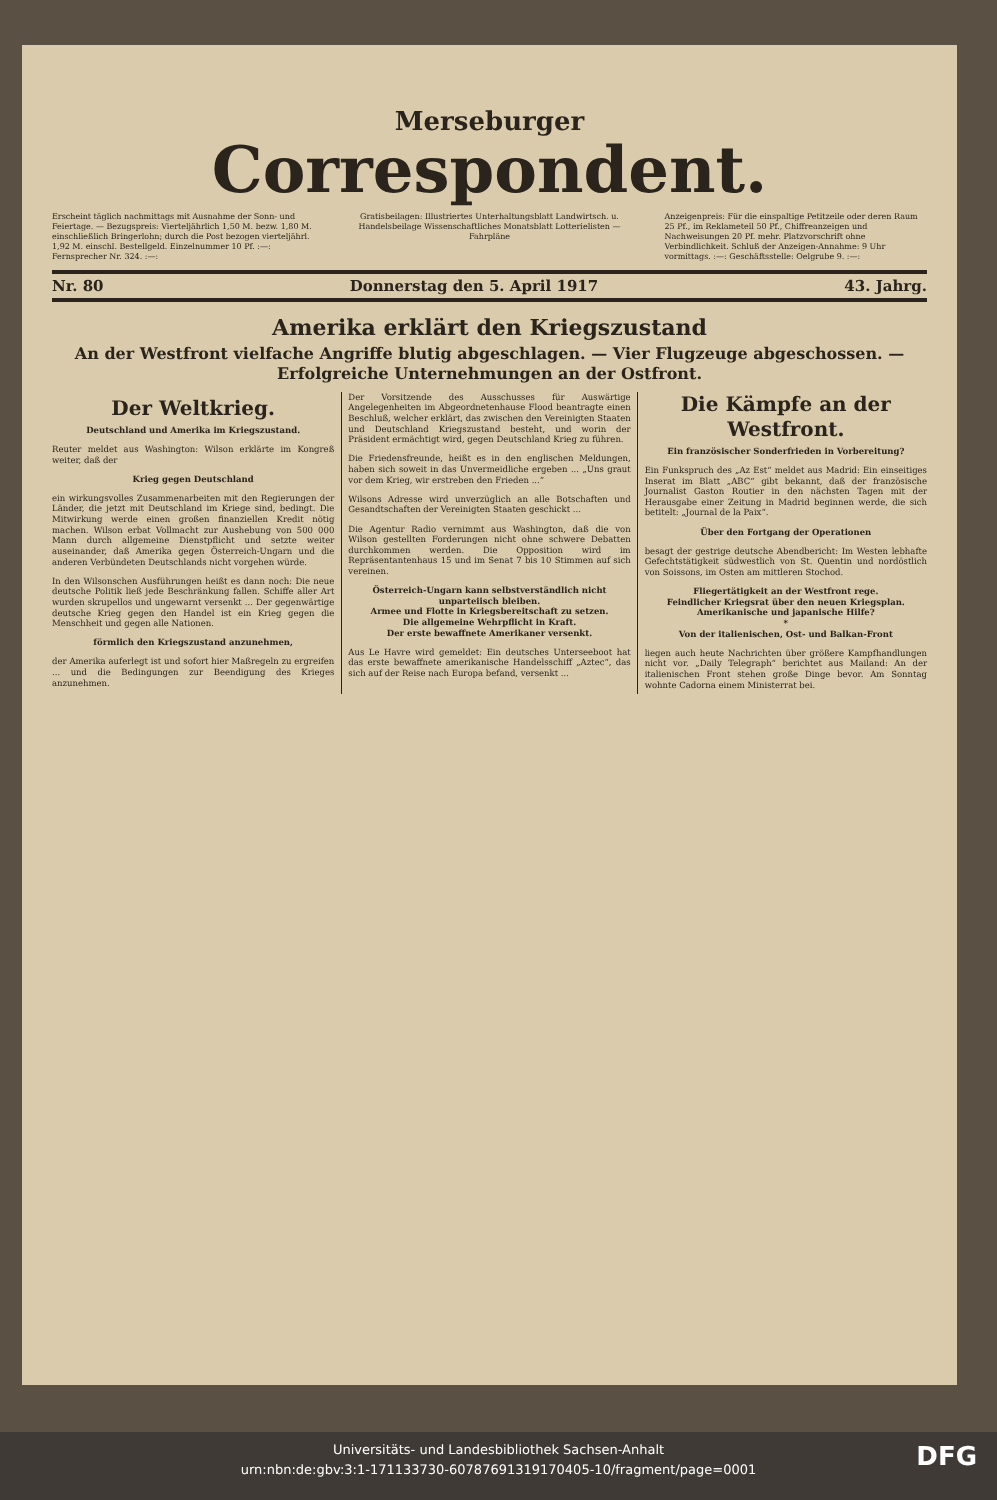Merseburger
Correspondent.
Erscheint täglich nachmittags mit Ausnahme der Sonn- und Feiertage. — Bezugspreis: Vierteljährlich 1,50 M. bezw. 1,80 M. einschließlich Bringerlohn; durch die Post bezogen vierteljährl. 1,92 M. einschl. Bestellgeld. Einzelnummer 10 Pf. :—: Fernsprecher Nr. 324. :—:
Gratisbeilagen: Illustriertes Unterhaltungsblatt Landwirtsch. u. Handelsbeilage Wissenschaftliches Monatsblatt Lotterielisten — Fahrpläne
Anzeigenpreis: Für die einspaltige Petitzeile oder deren Raum 25 Pf., im Reklameteil 50 Pf., Chiffreanzeigen und Nachweisungen 20 Pf. mehr. Platzvorschrift ohne Verbindlichkeit. Schluß der Anzeigen-Annahme: 9 Uhr vormittags. :—: Geschäftsstelle: Oelgrube 9. :—:
Nr. 80 Donnerstag den 5. April 1917 43. Jahrg.
Amerika erklärt den Kriegszustand
An der Westfront vielfache Angriffe blutig abgeschlagen. — Vier Flugzeuge abgeschossen. — Erfolgreiche Unternehmungen an der Ostfront.
Der Weltkrieg.
Deutschland und Amerika im Kriegszustand.
Reuter meldet aus Washington: Wilson erklärte im Kongreß weiter, daß der
Krieg gegen Deutschland
ein wirkungsvolles Zusammenarbeiten mit den Regierungen der Länder, die jetzt mit Deutschland im Kriege sind, bedingt. Die Mitwirkung werde einen großen finanziellen Kredit nötig machen. Wilson erbat Vollmacht zur Aushebung von 500 000 Mann durch allgemeine Dienstpflicht und setzte weiter auseinander, daß Amerika gegen Österreich-Ungarn und die anderen Verbündeten Deutschlands nicht vorgehen würde.
In den Wilsonschen Ausführungen heißt es dann noch: Die neue deutsche Politik ließ jede Beschränkung fallen. Schiffe aller Art wurden skrupellos und ungewarnt versenkt ... Der gegenwärtige deutsche Krieg gegen den Handel ist ein Krieg gegen die Menschheit und gegen alle Nationen.
förmlich den Kriegszustand anzunehmen,
der Amerika auferlegt ist und sofort hier Maßregeln zu ergreifen ... und die Bedingungen zur Beendigung des Krieges anzunehmen.
Der Vorsitzende des Ausschusses für Auswärtige Angelegenheiten im Abgeordnetenhause Flood beantragte einen Beschluß, welcher erklärt, das zwischen den Vereinigten Staaten und Deutschland Kriegszustand besteht, und worin der Präsident ermächtigt wird, gegen Deutschland Krieg zu führen.
Die Friedensfreunde, heißt es in den englischen Meldungen, haben sich soweit in das Unvermeidliche ergeben ... „Uns graut vor dem Krieg, wir erstreben den Frieden ...“
Wilsons Adresse wird unverzüglich an alle Botschaften und Gesandtschaften der Vereinigten Staaten geschickt ...
Die Agentur Radio vernimmt aus Washington, daß die von Wilson gestellten Forderungen nicht ohne schwere Debatten durchkommen werden. Die Opposition wird im Repräsentantenhaus 15 und im Senat 7 bis 10 Stimmen auf sich vereinen.
Österreich-Ungarn kann selbstverständlich nicht unparteiisch bleiben.
Armee und Flotte in Kriegsbereitschaft zu setzen.
Die allgemeine Wehrpflicht in Kraft.
Der erste bewaffnete Amerikaner versenkt.
Aus Le Havre wird gemeldet: Ein deutsches Unterseeboot hat das erste bewaffnete amerikanische Handelsschiff „Aztec“, das sich auf der Reise nach Europa befand, versenkt ...
Die Kämpfe an der Westfront.
Ein französischer Sonderfrieden in Vorbereitung?
Ein Funkspruch des „Az Est“ meldet aus Madrid: Ein einseitiges Inserat im Blatt „ABC“ gibt bekannt, daß der französische Journalist Gaston Routier in den nächsten Tagen mit der Herausgabe einer Zeitung in Madrid beginnen werde, die sich betitelt: „Journal de la Paix“.
Über den Fortgang der Operationen
besagt der gestrige deutsche Abendbericht: Im Westen lebhafte Gefechtstätigkeit südwestlich von St. Quentin und nordöstlich von Soissons, im Osten am mittleren Stochod.
Fliegertätigkeit an der Westfront rege.
Feindlicher Kriegsrat über den neuen Kriegsplan.
Amerikanische und japanische Hilfe?
*
Von der italienischen, Ost- und Balkan-Front
liegen auch heute Nachrichten über größere Kampfhandlungen nicht vor. „Daily Telegraph“ berichtet aus Mailand: An der italienischen Front stehen große Dinge bevor. Am Sonntag wohnte Cadorna einem Ministerrat bei.
Universitäts- und Landesbibliothek Sachsen-Anhalt
urn:nbn:de:gbv:3:1-171133730-60787691319170405-10/fragment/page=0001
DFG